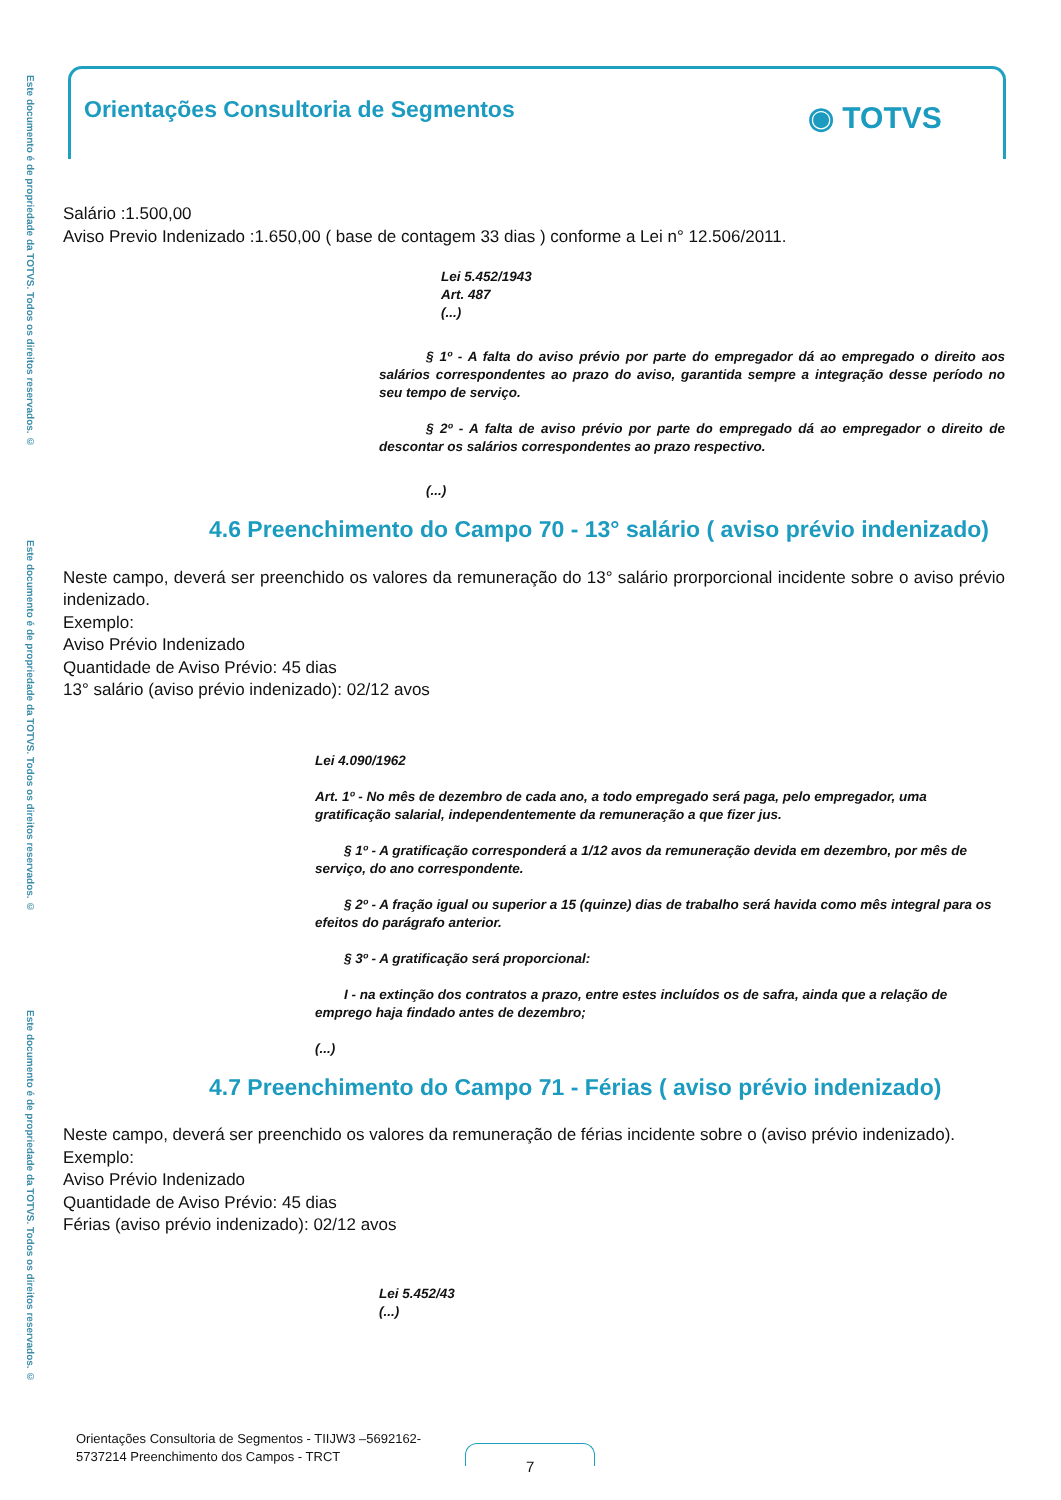Este documento é de propriedade da TOTVS. Todos os direitos reservados. ©
Este documento é de propriedade da TOTVS. Todos os direitos reservados. ©
Este documento é de propriedade da TOTVS. Todos os direitos reservados. ©
Orientações Consultoria de Segmentos
◉ TOTVS
Salário :1.500,00
Aviso Previo Indenizado :1.650,00 ( base de contagem 33 dias ) conforme a Lei n° 12.506/2011.
Lei 5.452/1943
Art. 487
(...)
§ 1º - A falta do aviso prévio por parte do empregador dá ao empregado o direito aos salários correspondentes ao prazo do aviso, garantida sempre a integração desse período no seu tempo de serviço.
§ 2º - A falta de aviso prévio por parte do empregado dá ao empregador o direito de descontar os salários correspondentes ao prazo respectivo.
(...)
4.6 Preenchimento do Campo 70 - 13° salário ( aviso prévio indenizado)
Neste campo, deverá ser preenchido os valores da remuneração do 13° salário prorporcional incidente sobre o aviso prévio indenizado.
Exemplo:
Aviso Prévio Indenizado
Quantidade de Aviso Prévio: 45 dias
13° salário (aviso prévio indenizado): 02/12 avos
Lei 4.090/1962
Art. 1º - No mês de dezembro de cada ano, a todo empregado será paga, pelo empregador, uma gratificação salarial, independentemente da remuneração a que fizer jus.
§ 1º - A gratificação corresponderá a 1/12 avos da remuneração devida em dezembro, por mês de serviço, do ano correspondente.
§ 2º - A fração igual ou superior a 15 (quinze) dias de trabalho será havida como mês integral para os efeitos do parágrafo anterior.
§ 3º - A gratificação será proporcional:
I - na extinção dos contratos a prazo, entre estes incluídos os de safra, ainda que a relação de emprego haja findado antes de dezembro;
(...)
4.7 Preenchimento do Campo 71 - Férias ( aviso prévio indenizado)
Neste campo, deverá ser preenchido os valores da remuneração de férias incidente sobre o (aviso prévio indenizado).
Exemplo:
Aviso Prévio Indenizado
Quantidade de Aviso Prévio: 45 dias
Férias (aviso prévio indenizado): 02/12 avos
Lei 5.452/43
(...)
Orientações Consultoria de Segmentos - TIIJW3 –5692162-
5737214 Preenchimento dos Campos - TRCT
7